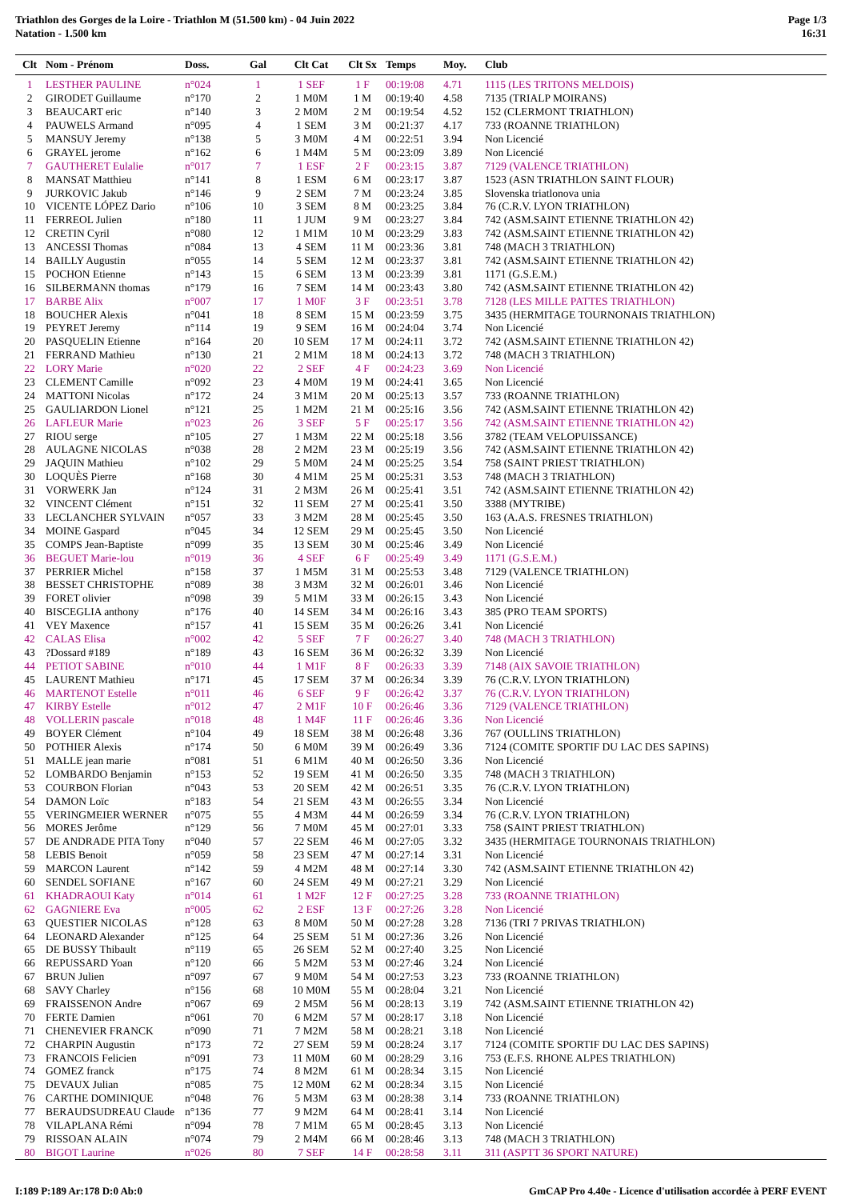Triathlon des Gorges de la Loire - Triathlon M (51.500 km) - 04 Juin 2022
Natation - 1.500 km
Page 1/3
16:31
| Clt | Nom - Prénom | Doss. | Gal | Clt Cat | Clt Sx | Temps | Moy. | Club |
| --- | --- | --- | --- | --- | --- | --- | --- | --- |
| 1 | LESTHER PAULINE | n°024 | 1 | 1 SEF | 1 F | 00:19:08 | 4.71 | 1115 (LES TRITONS MELDOIS) |
| 2 | GIRODET Guillaume | n°170 | 2 | 1 M0M | 1 M | 00:19:40 | 4.58 | 7135 (TRIALP MOIRANS) |
| 3 | BEAUCART eric | n°140 | 3 | 2 M0M | 2 M | 00:19:54 | 4.52 | 152 (CLERMONT TRIATHLON) |
| 4 | PAUWELS Armand | n°095 | 4 | 1 SEM | 3 M | 00:21:37 | 4.17 | 733 (ROANNE TRIATHLON) |
| 5 | MANSUY Jeremy | n°138 | 5 | 3 M0M | 4 M | 00:22:51 | 3.94 | Non Licencié |
| 6 | GRAYEL jerome | n°162 | 6 | 1 M4M | 5 M | 00:23:09 | 3.89 | Non Licencié |
| 7 | GAUTHERET Eulalie | n°017 | 7 | 1 ESF | 2 F | 00:23:15 | 3.87 | 7129 (VALENCE TRIATHLON) |
| 8 | MANSAT Matthieu | n°141 | 8 | 1 ESM | 6 M | 00:23:17 | 3.87 | 1523 (ASN TRIATHLON SAINT FLOUR) |
| 9 | JURKOVIC Jakub | n°146 | 9 | 2 SEM | 7 M | 00:23:24 | 3.85 | Slovenska triatlonova unia |
| 10 | VICENTE LÓPEZ Dario | n°106 | 10 | 3 SEM | 8 M | 00:23:25 | 3.84 | 76 (C.R.V. LYON TRIATHLON) |
| 11 | FERREOL Julien | n°180 | 11 | 1 JUM | 9 M | 00:23:27 | 3.84 | 742 (ASM.SAINT ETIENNE TRIATHLON 42) |
| 12 | CRETIN Cyril | n°080 | 12 | 1 M1M | 10 M | 00:23:29 | 3.83 | 742 (ASM.SAINT ETIENNE TRIATHLON 42) |
| 13 | ANCESSI Thomas | n°084 | 13 | 4 SEM | 11 M | 00:23:36 | 3.81 | 748 (MACH 3 TRIATHLON) |
| 14 | BAILLY Augustin | n°055 | 14 | 5 SEM | 12 M | 00:23:37 | 3.81 | 742 (ASM.SAINT ETIENNE TRIATHLON 42) |
| 15 | POCHON Etienne | n°143 | 15 | 6 SEM | 13 M | 00:23:39 | 3.81 | 1171 (G.S.E.M.) |
| 16 | SILBERMANN thomas | n°179 | 16 | 7 SEM | 14 M | 00:23:43 | 3.80 | 742 (ASM.SAINT ETIENNE TRIATHLON 42) |
| 17 | BARBE Alix | n°007 | 17 | 1 M0F | 3 F | 00:23:51 | 3.78 | 7128 (LES MILLE PATTES TRIATHLON) |
| 18 | BOUCHER Alexis | n°041 | 18 | 8 SEM | 15 M | 00:23:59 | 3.75 | 3435 (HERMITAGE TOURNONAIS TRIATHLON) |
| 19 | PEYRET Jeremy | n°114 | 19 | 9 SEM | 16 M | 00:24:04 | 3.74 | Non Licencié |
| 20 | PASQUELIN Etienne | n°164 | 20 | 10 SEM | 17 M | 00:24:11 | 3.72 | 742 (ASM.SAINT ETIENNE TRIATHLON 42) |
| 21 | FERRAND Mathieu | n°130 | 21 | 2 M1M | 18 M | 00:24:13 | 3.72 | 748 (MACH 3 TRIATHLON) |
| 22 | LORY Marie | n°020 | 22 | 2 SEF | 4 F | 00:24:23 | 3.69 | Non Licencié |
| 23 | CLEMENT Camille | n°092 | 23 | 4 M0M | 19 M | 00:24:41 | 3.65 | Non Licencié |
| 24 | MATTONI Nicolas | n°172 | 24 | 3 M1M | 20 M | 00:25:13 | 3.57 | 733 (ROANNE TRIATHLON) |
| 25 | GAULIARDON Lionel | n°121 | 25 | 1 M2M | 21 M | 00:25:16 | 3.56 | 742 (ASM.SAINT ETIENNE TRIATHLON 42) |
| 26 | LAFLEUR Marie | n°023 | 26 | 3 SEF | 5 F | 00:25:17 | 3.56 | 742 (ASM.SAINT ETIENNE TRIATHLON 42) |
| 27 | RIOU serge | n°105 | 27 | 1 M3M | 22 M | 00:25:18 | 3.56 | 3782 (TEAM VELOPUISSANCE) |
| 28 | AULAGNE NICOLAS | n°038 | 28 | 2 M2M | 23 M | 00:25:19 | 3.56 | 742 (ASM.SAINT ETIENNE TRIATHLON 42) |
| 29 | JAQUIN Mathieu | n°102 | 29 | 5 M0M | 24 M | 00:25:25 | 3.54 | 758 (SAINT PRIEST TRIATHLON) |
| 30 | LOQUÈS Pierre | n°168 | 30 | 4 M1M | 25 M | 00:25:31 | 3.53 | 748 (MACH 3 TRIATHLON) |
| 31 | VORWERK Jan | n°124 | 31 | 2 M3M | 26 M | 00:25:41 | 3.51 | 742 (ASM.SAINT ETIENNE TRIATHLON 42) |
| 32 | VINCENT Clément | n°151 | 32 | 11 SEM | 27 M | 00:25:41 | 3.50 | 3388 (MYTRIBE) |
| 33 | LECLANCHER SYLVAIN | n°057 | 33 | 3 M2M | 28 M | 00:25:45 | 3.50 | 163 (A.A.S. FRESNES TRIATHLON) |
| 34 | MOINE Gaspard | n°045 | 34 | 12 SEM | 29 M | 00:25:45 | 3.50 | Non Licencié |
| 35 | COMPS Jean-Baptiste | n°099 | 35 | 13 SEM | 30 M | 00:25:46 | 3.49 | Non Licencié |
| 36 | BEGUET Marie-lou | n°019 | 36 | 4 SEF | 6 F | 00:25:49 | 3.49 | 1171 (G.S.E.M.) |
| 37 | PERRIER Michel | n°158 | 37 | 1 M5M | 31 M | 00:25:53 | 3.48 | 7129 (VALENCE TRIATHLON) |
| 38 | BESSET CHRISTOPHE | n°089 | 38 | 3 M3M | 32 M | 00:26:01 | 3.46 | Non Licencié |
| 39 | FORET olivier | n°098 | 39 | 5 M1M | 33 M | 00:26:15 | 3.43 | Non Licencié |
| 40 | BISCEGLIA anthony | n°176 | 40 | 14 SEM | 34 M | 00:26:16 | 3.43 | 385 (PRO TEAM SPORTS) |
| 41 | VEY Maxence | n°157 | 41 | 15 SEM | 35 M | 00:26:26 | 3.41 | Non Licencié |
| 42 | CALAS Elisa | n°002 | 42 | 5 SEF | 7 F | 00:26:27 | 3.40 | 748 (MACH 3 TRIATHLON) |
| 43 | ?Dossard #189 | n°189 | 43 | 16 SEM | 36 M | 00:26:32 | 3.39 | Non Licencié |
| 44 | PETIOT SABINE | n°010 | 44 | 1 M1F | 8 F | 00:26:33 | 3.39 | 7148 (AIX SAVOIE TRIATHLON) |
| 45 | LAURENT Mathieu | n°171 | 45 | 17 SEM | 37 M | 00:26:34 | 3.39 | 76 (C.R.V. LYON TRIATHLON) |
| 46 | MARTENOT Estelle | n°011 | 46 | 6 SEF | 9 F | 00:26:42 | 3.37 | 76 (C.R.V. LYON TRIATHLON) |
| 47 | KIRBY Estelle | n°012 | 47 | 2 M1F | 10 F | 00:26:46 | 3.36 | 7129 (VALENCE TRIATHLON) |
| 48 | VOLLERIN pascale | n°018 | 48 | 1 M4F | 11 F | 00:26:46 | 3.36 | Non Licencié |
| 49 | BOYER Clément | n°104 | 49 | 18 SEM | 38 M | 00:26:48 | 3.36 | 767 (OULLINS TRIATHLON) |
| 50 | POTHIER Alexis | n°174 | 50 | 6 M0M | 39 M | 00:26:49 | 3.36 | 7124 (COMITE SPORTIF DU LAC DES SAPINS) |
| 51 | MALLE jean marie | n°081 | 51 | 6 M1M | 40 M | 00:26:50 | 3.36 | Non Licencié |
| 52 | LOMBARDO Benjamin | n°153 | 52 | 19 SEM | 41 M | 00:26:50 | 3.35 | 748 (MACH 3 TRIATHLON) |
| 53 | COURBON Florian | n°043 | 53 | 20 SEM | 42 M | 00:26:51 | 3.35 | 76 (C.R.V. LYON TRIATHLON) |
| 54 | DAMON Loïc | n°183 | 54 | 21 SEM | 43 M | 00:26:55 | 3.34 | Non Licencié |
| 55 | VERINGMEIER WERNER | n°075 | 55 | 4 M3M | 44 M | 00:26:59 | 3.34 | 76 (C.R.V. LYON TRIATHLON) |
| 56 | MORES Jerôme | n°129 | 56 | 7 M0M | 45 M | 00:27:01 | 3.33 | 758 (SAINT PRIEST TRIATHLON) |
| 57 | DE ANDRADE PITA Tony | n°040 | 57 | 22 SEM | 46 M | 00:27:05 | 3.32 | 3435 (HERMITAGE TOURNONAIS TRIATHLON) |
| 58 | LEBIS Benoit | n°059 | 58 | 23 SEM | 47 M | 00:27:14 | 3.31 | Non Licencié |
| 59 | MARCON Laurent | n°142 | 59 | 4 M2M | 48 M | 00:27:14 | 3.30 | 742 (ASM.SAINT ETIENNE TRIATHLON 42) |
| 60 | SENDEL SOFIANE | n°167 | 60 | 24 SEM | 49 M | 00:27:21 | 3.29 | Non Licencié |
| 61 | KHADRAOUI Katy | n°014 | 61 | 1 M2F | 12 F | 00:27:25 | 3.28 | 733 (ROANNE TRIATHLON) |
| 62 | GAGNIERE Eva | n°005 | 62 | 2 ESF | 13 F | 00:27:26 | 3.28 | Non Licencié |
| 63 | QUESTIER NICOLAS | n°128 | 63 | 8 M0M | 50 M | 00:27:28 | 3.28 | 7136 (TRI 7 PRIVAS TRIATHLON) |
| 64 | LEONARD Alexander | n°125 | 64 | 25 SEM | 51 M | 00:27:36 | 3.26 | Non Licencié |
| 65 | DE BUSSY Thibault | n°119 | 65 | 26 SEM | 52 M | 00:27:40 | 3.25 | Non Licencié |
| 66 | REPUSSARD Yoan | n°120 | 66 | 5 M2M | 53 M | 00:27:46 | 3.24 | Non Licencié |
| 67 | BRUN Julien | n°097 | 67 | 9 M0M | 54 M | 00:27:53 | 3.23 | 733 (ROANNE TRIATHLON) |
| 68 | SAVY Charley | n°156 | 68 | 10 M0M | 55 M | 00:28:04 | 3.21 | Non Licencié |
| 69 | FRAISSENON Andre | n°067 | 69 | 2 M5M | 56 M | 00:28:13 | 3.19 | 742 (ASM.SAINT ETIENNE TRIATHLON 42) |
| 70 | FERTE Damien | n°061 | 70 | 6 M2M | 57 M | 00:28:17 | 3.18 | Non Licencié |
| 71 | CHENEVIER FRANCK | n°090 | 71 | 7 M2M | 58 M | 00:28:21 | 3.18 | Non Licencié |
| 72 | CHARPIN Augustin | n°173 | 72 | 27 SEM | 59 M | 00:28:24 | 3.17 | 7124 (COMITE SPORTIF DU LAC DES SAPINS) |
| 73 | FRANCOIS Felicien | n°091 | 73 | 11 M0M | 60 M | 00:28:29 | 3.16 | 753 (E.F.S. RHONE ALPES TRIATHLON) |
| 74 | GOMEZ franck | n°175 | 74 | 8 M2M | 61 M | 00:28:34 | 3.15 | Non Licencié |
| 75 | DEVAUX Julian | n°085 | 75 | 12 M0M | 62 M | 00:28:34 | 3.15 | Non Licencié |
| 76 | CARTHE DOMINIQUE | n°048 | 76 | 5 M3M | 63 M | 00:28:38 | 3.14 | 733 (ROANNE TRIATHLON) |
| 77 | BERAUDSUDREAU Claude | n°136 | 77 | 9 M2M | 64 M | 00:28:41 | 3.14 | Non Licencié |
| 78 | VILAPLANA Rémi | n°094 | 78 | 7 M1M | 65 M | 00:28:45 | 3.13 | Non Licencié |
| 79 | RISSOAN ALAIN | n°074 | 79 | 2 M4M | 66 M | 00:28:46 | 3.13 | 748 (MACH 3 TRIATHLON) |
| 80 | BIGOT Laurine | n°026 | 80 | 7 SEF | 14 F | 00:28:58 | 3.11 | 311 (ASPTT 36 SPORT NATURE) |
I:189 P:189 Ar:178 D:0 Ab:0 GmCAP Pro 4.40e - Licence d'utilisation accordée à PERF EVENT